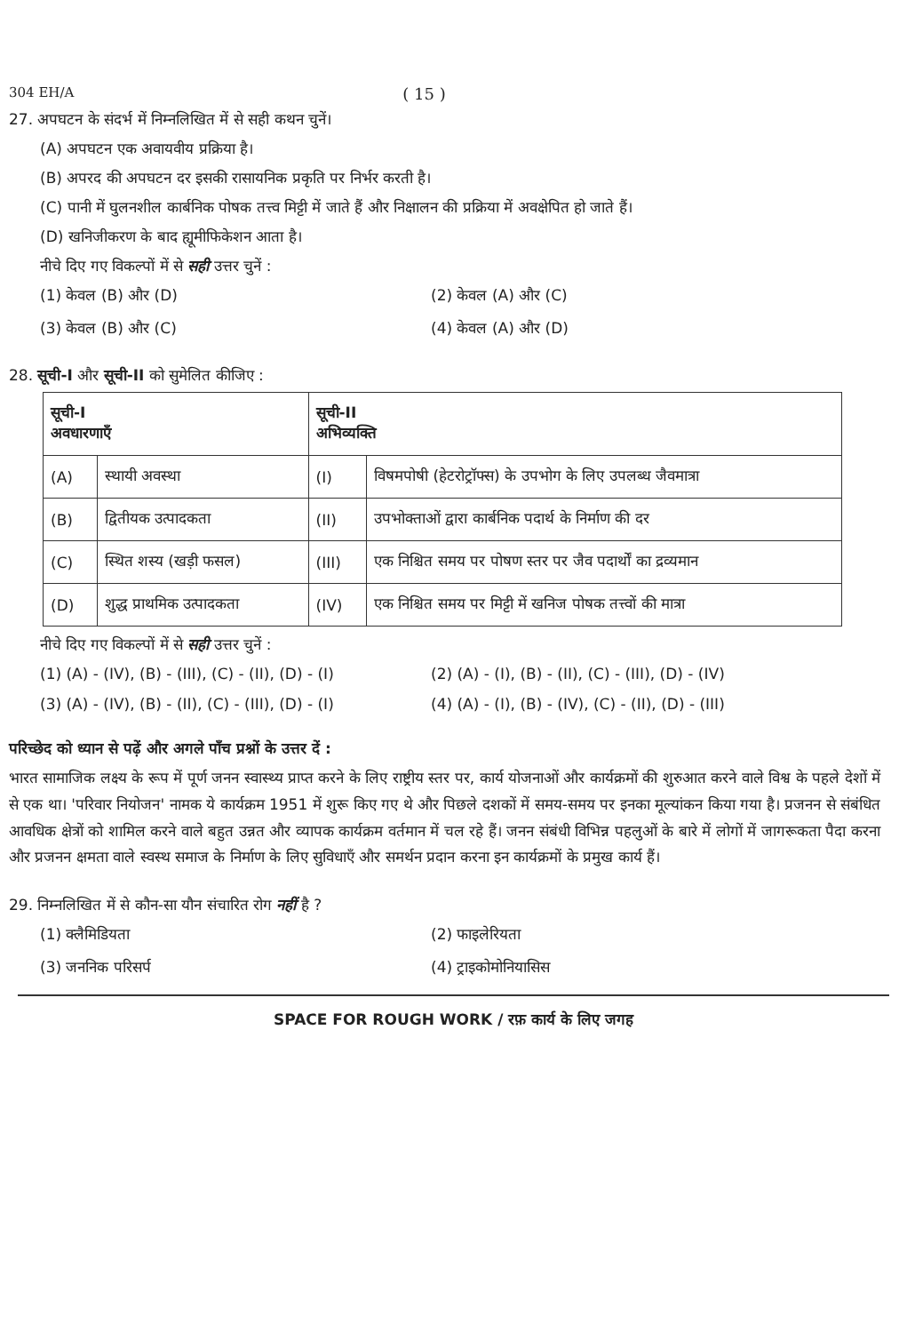304 EH/A ( 15 )
27. अपघटन के संदर्भ में निम्नलिखित में से सही कथन चुनें।
(A) अपघटन एक अवायवीय प्रक्रिया है।
(B) अपरद की अपघटन दर इसकी रासायनिक प्रकृति पर निर्भर करती है।
(C) पानी में घुलनशील कार्बनिक पोषक तत्त्व मिट्टी में जाते हैं और निक्षालन की प्रक्रिया में अवक्षेपित हो जाते हैं।
(D) खनिजीकरण के बाद ह्यूमीफिकेशन आता है।
नीचे दिए गए विकल्पों में से सही उत्तर चुनें :
(1) केवल (B) और (D)
(2) केवल (A) और (C)
(3) केवल (B) और (C)
(4) केवल (A) और (D)
28. सूची-I और सूची-II को सुमेलित कीजिए :
| सूची-I अवधारणाएँ | | सूची-II अभिव्यक्ति | |
| --- | --- | --- | --- |
| (A) | स्थायी अवस्था | (I) | विषमपोषी (हेटरोट्रॉफ्स) के उपभोग के लिए उपलब्ध जैवमात्रा |
| (B) | द्वितीयक उत्पादकता | (II) | उपभोक्ताओं द्वारा कार्बनिक पदार्थ के निर्माण की दर |
| (C) | स्थित शस्य (खड़ी फसल) | (III) | एक निश्चित समय पर पोषण स्तर पर जैव पदार्थों का द्रव्यमान |
| (D) | शुद्ध प्राथमिक उत्पादकता | (IV) | एक निश्चित समय पर मिट्टी में खनिज पोषक तत्त्वों की मात्रा |
नीचे दिए गए विकल्पों में से सही उत्तर चुनें :
(1) (A) - (IV), (B) - (III), (C) - (II), (D) - (I)
(2) (A) - (I), (B) - (II), (C) - (III), (D) - (IV)
(3) (A) - (IV), (B) - (II), (C) - (III), (D) - (I)
(4) (A) - (I), (B) - (IV), (C) - (II), (D) - (III)
परिच्छेद को ध्यान से पढ़ें और अगले पाँच प्रश्नों के उत्तर दें :
भारत सामाजिक लक्ष्य के रूप में पूर्ण जनन स्वास्थ्य प्राप्त करने के लिए राष्ट्रीय स्तर पर, कार्य योजनाओं और कार्यक्रमों की शुरुआत करने वाले विश्व के पहले देशों में से एक था। 'परिवार नियोजन' नामक ये कार्यक्रम 1951 में शुरू किए गए थे और पिछले दशकों में समय-समय पर इनका मूल्यांकन किया गया है। प्रजनन से संबंधित आवधिक क्षेत्रों को शामिल करने वाले बहुत उन्नत और व्यापक कार्यक्रम वर्तमान में चल रहे हैं। जनन संबंधी विभिन्न पहलुओं के बारे में लोगों में जागरूकता पैदा करना और प्रजनन क्षमता वाले स्वस्थ समाज के निर्माण के लिए सुविधाएँ और समर्थन प्रदान करना इन कार्यक्रमों के प्रमुख कार्य हैं।
29. निम्नलिखित में से कौन-सा यौन संचारित रोग नहीं है ?
(1) क्लैमिडियता
(2) फाइलेरियता
(3) जननिक परिसर्प
(4) ट्राइकोमोनियासिस
SPACE FOR ROUGH WORK / रफ़ कार्य के लिए जगह